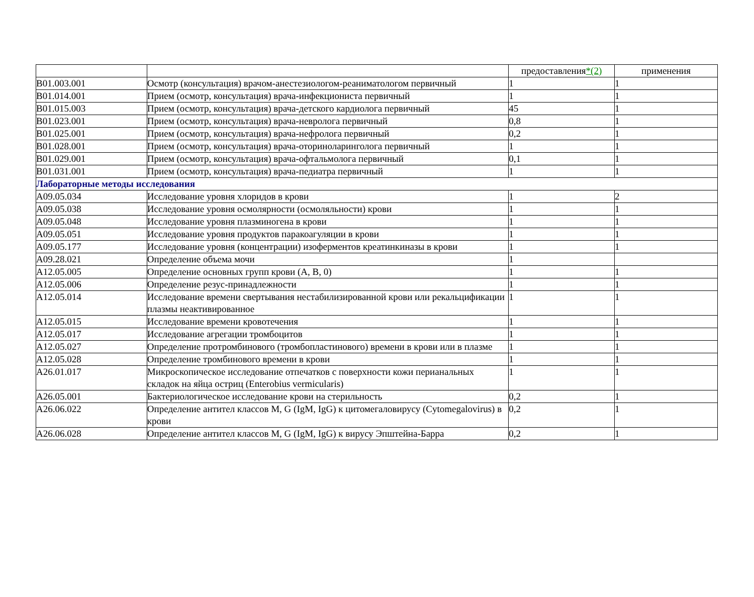| | | предоставления *(2) | применения |
| --- | --- | --- | --- |
| B01.003.001 | Осмотр (консультация) врачом-анестезиологом-реаниматологом первичный | 1 | 1 |
| B01.014.001 | Прием (осмотр, консультация) врача-инфекциониста первичный | 1 | 1 |
| B01.015.003 | Прием (осмотр, консультация) врача-детского кардиолога первичный | 45 | 1 |
| B01.023.001 | Прием (осмотр, консультация) врача-невролога первичный | 0,8 | 1 |
| B01.025.001 | Прием (осмотр, консультация) врача-нефролога первичный | 0,2 | 1 |
| B01.028.001 | Прием (осмотр, консультация) врача-оториноларинголога первичный | 1 | 1 |
| B01.029.001 | Прием (осмотр, консультация) врача-офтальмолога первичный | 0,1 | 1 |
| B01.031.001 | Прием (осмотр, консультация) врача-педиатра первичный | 1 | 1 |
| Лабораторные методы исследования | | | |
| A09.05.034 | Исследование уровня хлоридов в крови | 1 | 2 |
| A09.05.038 | Исследование уровня осмолярности (осмоляльности) крови | 1 | 1 |
| A09.05.048 | Исследование уровня плазминогена в крови | 1 | 1 |
| A09.05.051 | Исследование уровня продуктов паракоагуляции в крови | 1 | 1 |
| A09.05.177 | Исследование уровня (концентрации) изоферментов креатинкиназы в крови | 1 | 1 |
| A09.28.021 | Определение объема мочи | 1 | |
| A12.05.005 | Определение основных групп крови (A, B, 0) | 1 | 1 |
| A12.05.006 | Определение резус-принадлежности | 1 | 1 |
| A12.05.014 | Исследование времени свертывания нестабилизированной крови или рекальцификации плазмы неактивированное | 1 | 1 |
| A12.05.015 | Исследование времени кровотечения | 1 | 1 |
| A12.05.017 | Исследование агрегации тромбоцитов | 1 | 1 |
| A12.05.027 | Определение протромбинового (тромбопластинового) времени в крови или в плазме | 1 | 1 |
| A12.05.028 | Определение тромбинового времени в крови | 1 | 1 |
| A26.01.017 | Микроскопическое исследование отпечатков с поверхности кожи перианальных складок на яйца остриц (Enterobius vermicularis) | 1 | 1 |
| A26.05.001 | Бактериологическое исследование крови на стерильность | 0,2 | 1 |
| A26.06.022 | Определение антител классов M, G (IgM, IgG) к цитомегаловирусу (Cytomegalovirus) в крови | 0,2 | 1 |
| A26.06.028 | Определение антител классов M, G (IgM, IgG) к вирусу Эпштейна-Барра | 0,2 | 1 |